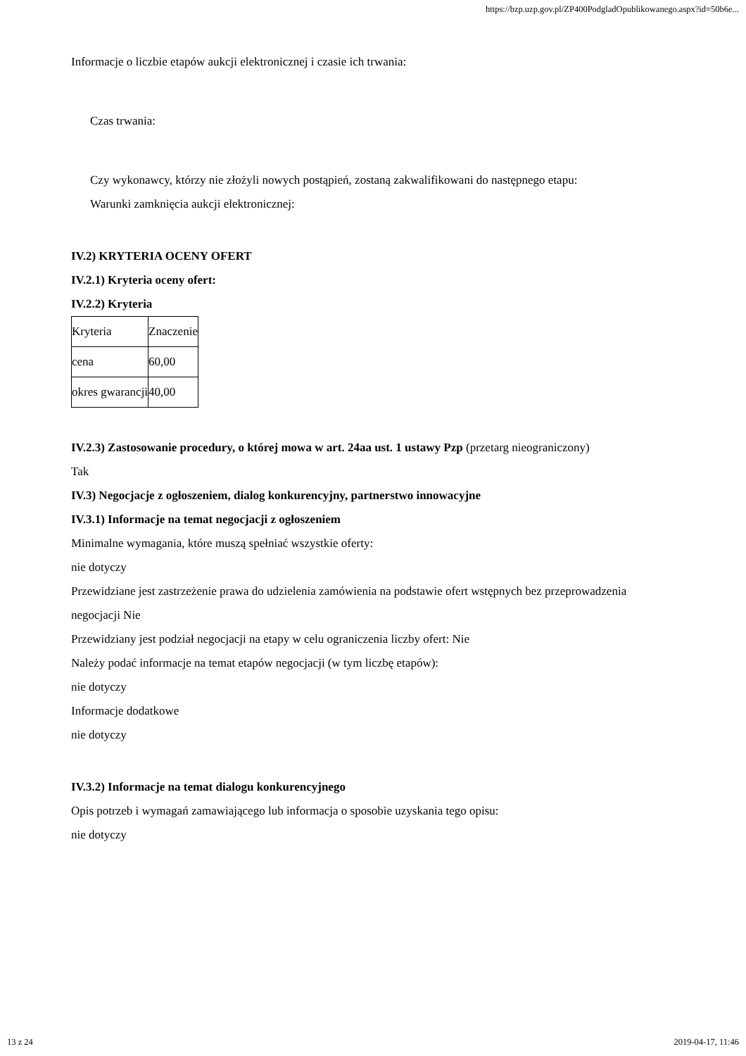https://bzp.uzp.gov.pl/ZP400PodgladOpublikowanego.aspx?id=50b6e...
Informacje o liczbie etapów aukcji elektronicznej i czasie ich trwania:
Czas trwania:
Czy wykonawcy, którzy nie złożyli nowych postąpień, zostaną zakwalifikowani do następnego etapu:
Warunki zamknięcia aukcji elektronicznej:
IV.2) KRYTERIA OCENY OFERT
IV.2.1) Kryteria oceny ofert:
IV.2.2) Kryteria
| Kryteria | Znaczenie |
| cena | 60,00 |
| okres gwarancji | 40,00 |
IV.2.3) Zastosowanie procedury, o której mowa w art. 24aa ust. 1 ustawy Pzp (przetarg nieograniczony)
Tak
IV.3) Negocjacje z ogłoszeniem, dialog konkurencyjny, partnerstwo innowacyjne
IV.3.1) Informacje na temat negocjacji z ogłoszeniem
Minimalne wymagania, które muszą spełniać wszystkie oferty:
nie dotyczy
Przewidziane jest zastrzeżenie prawa do udzielenia zamówienia na podstawie ofert wstępnych bez przeprowadzenia negocjacji Nie
Przewidziany jest podział negocjacji na etapy w celu ograniczenia liczby ofert: Nie
Należy podać informacje na temat etapów negocjacji (w tym liczbę etapów):
nie dotyczy
Informacje dodatkowe
nie dotyczy
IV.3.2) Informacje na temat dialogu konkurencyjnego
Opis potrzeb i wymagań zamawiającego lub informacja o sposobie uzyskania tego opisu:
nie dotyczy
13 z 24 2019-04-17, 11:46